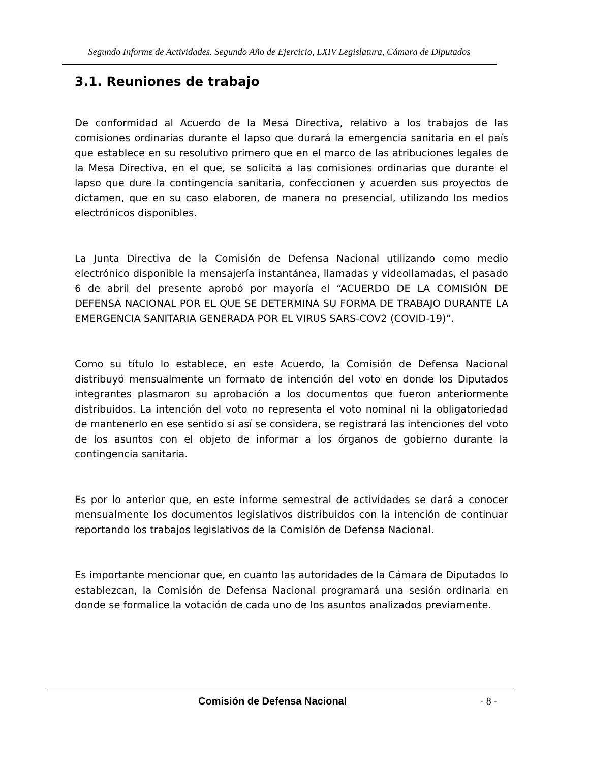Segundo Informe de Actividades. Segundo Año de Ejercicio, LXIV Legislatura, Cámara de Diputados
3.1. Reuniones de trabajo
De conformidad al Acuerdo de la Mesa Directiva, relativo a los trabajos de las comisiones ordinarias durante el lapso que durará la emergencia sanitaria en el país que establece en su resolutivo primero que en el marco de las atribuciones legales de la Mesa Directiva, en el que, se solicita a las comisiones ordinarias que durante el lapso que dure la contingencia sanitaria, confeccionen y acuerden sus proyectos de dictamen, que en su caso elaboren, de manera no presencial, utilizando los medios electrónicos disponibles.
La Junta Directiva de la Comisión de Defensa Nacional utilizando como medio electrónico disponible la mensajería instantánea, llamadas y videollamadas, el pasado 6 de abril del presente aprobó por mayoría el “ACUERDO DE LA COMISIÓN DE DEFENSA NACIONAL POR EL QUE SE DETERMINA SU FORMA DE TRABAJO DURANTE LA EMERGENCIA SANITARIA GENERADA POR EL VIRUS SARS-COV2 (COVID-19)”.
Como su título lo establece, en este Acuerdo, la Comisión de Defensa Nacional distribuyó mensualmente un formato de intención del voto en donde los Diputados integrantes plasmaron su aprobación a los documentos que fueron anteriormente distribuidos. La intención del voto no representa el voto nominal ni la obligatoriedad de mantenerlo en ese sentido si así se considera, se registrará las intenciones del voto de los asuntos con el objeto de informar a los órganos de gobierno durante la contingencia sanitaria.
Es por lo anterior que, en este informe semestral de actividades se dará a conocer mensualmente los documentos legislativos distribuidos con la intención de continuar reportando los trabajos legislativos de la Comisión de Defensa Nacional.
Es importante mencionar que, en cuanto las autoridades de la Cámara de Diputados lo establezcan, la Comisión de Defensa Nacional programará una sesión ordinaria en donde se formalice la votación de cada uno de los asuntos analizados previamente.
Comisión de Defensa Nacional - 8 -